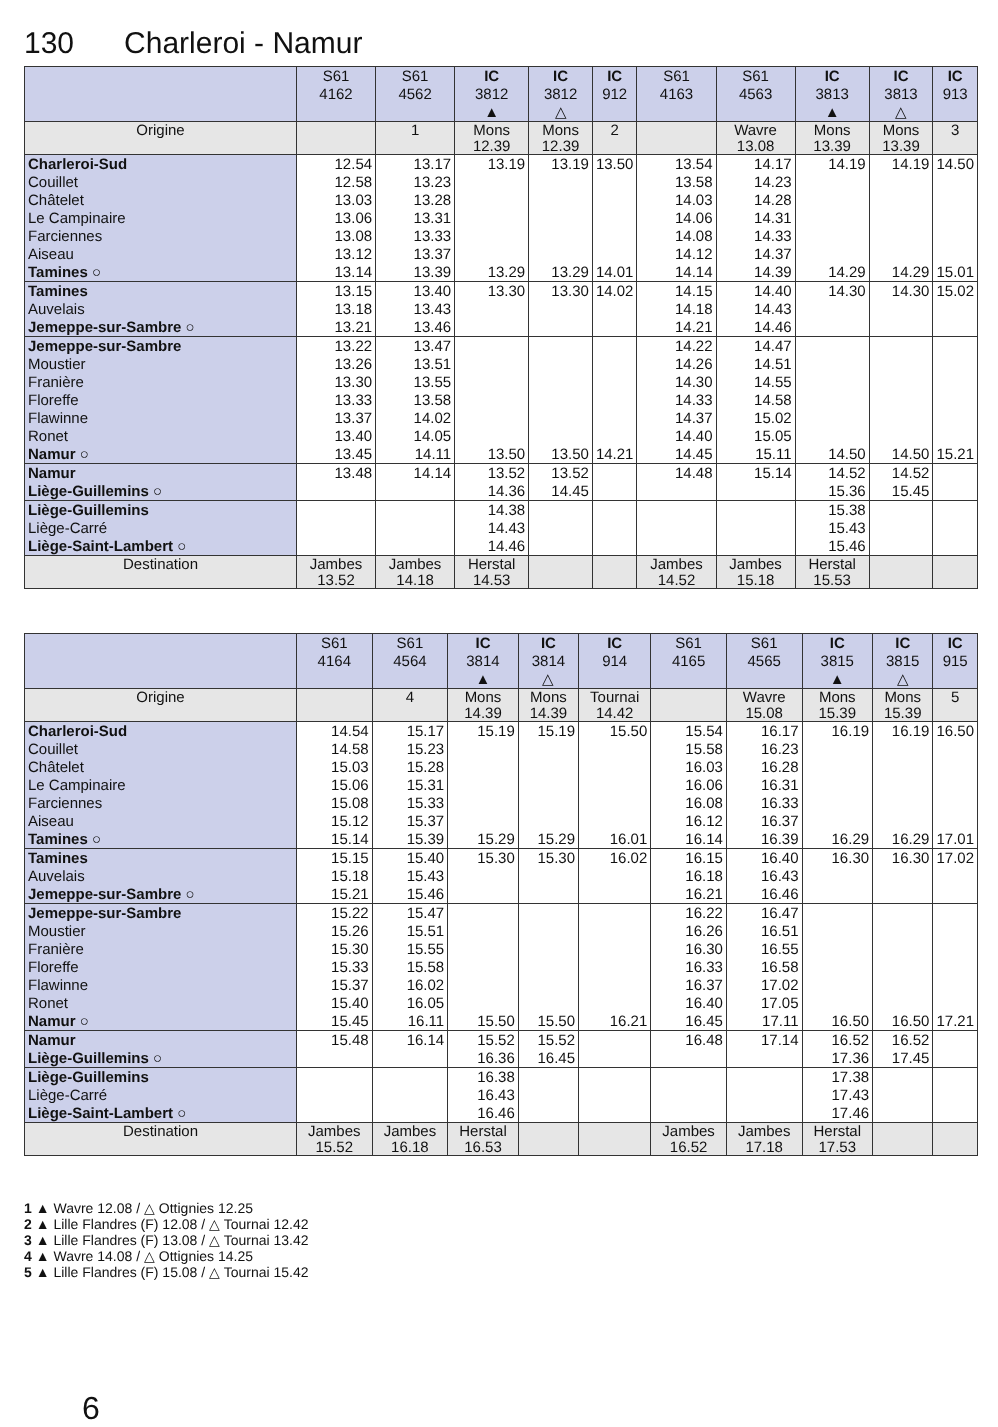130 Charleroi - Namur
| | S61 4162 | S61 4562 | IC 3812 ▲ | IC 3812 △ | IC 912 | S61 4163 | S61 4563 | IC 3813 ▲ | IC 3813 △ | IC 913 |
| --- | --- | --- | --- | --- | --- | --- | --- | --- | --- | --- |
| Origine | | 1 | Mons 12.39 | Mons 12.39 | 2 | | Wavre 13.08 | Mons 13.39 | Mons 13.39 | 3 |
| Charleroi-Sud | 12.54 | 13.17 | 13.19 | 13.19 | 13.50 | 13.54 | 14.17 | 14.19 | 14.19 | 14.50 |
| Couillet | 12.58 | 13.23 | | | | 13.58 | 14.23 | | | |
| Châtelet | 13.03 | 13.28 | | | | 14.03 | 14.28 | | | |
| Le Campinaire | 13.06 | 13.31 | | | | 14.06 | 14.31 | | | |
| Farciennes | 13.08 | 13.33 | | | | 14.08 | 14.33 | | | |
| Aiseau | 13.12 | 13.37 | | | | 14.12 | 14.37 | | | |
| Tamines ○ | 13.14 | 13.39 | 13.29 | 13.29 | 14.01 | 14.14 | 14.39 | 14.29 | 14.29 | 15.01 |
| Tamines | 13.15 | 13.40 | 13.30 | 13.30 | 14.02 | 14.15 | 14.40 | 14.30 | 14.30 | 15.02 |
| Auvelais | 13.18 | 13.43 | | | | 14.18 | 14.43 | | | |
| Jemeppe-sur-Sambre ○ | 13.21 | 13.46 | | | | 14.21 | 14.46 | | | |
| Jemeppe-sur-Sambre | 13.22 | 13.47 | | | | 14.22 | 14.47 | | | |
| Moustier | 13.26 | 13.51 | | | | 14.26 | 14.51 | | | |
| Franière | 13.30 | 13.55 | | | | 14.30 | 14.55 | | | |
| Floreffe | 13.33 | 13.58 | | | | 14.33 | 14.58 | | | |
| Flawinne | 13.37 | 14.02 | | | | 14.37 | 15.02 | | | |
| Ronet | 13.40 | 14.05 | | | | 14.40 | 15.05 | | | |
| Namur ○ | 13.45 | 14.11 | 13.50 | 13.50 | 14.21 | 14.45 | 15.11 | 14.50 | 14.50 | 15.21 |
| Namur | 13.48 | 14.14 | 13.52 | 13.52 | | 14.48 | 15.14 | 14.52 | 14.52 | |
| Liège-Guillemins ○ | | | 14.36 | 14.45 | | | | 15.36 | 15.45 | |
| Liège-Guillemins | | | 14.38 | | | | | 15.38 | | |
| Liège-Carré | | | 14.43 | | | | | 15.43 | | |
| Liège-Saint-Lambert ○ | | | 14.46 | | | | | 15.46 | | |
| Destination | Jambes 13.52 | Jambes 14.18 | Herstal 14.53 | | | Jambes 14.52 | Jambes 15.18 | Herstal 15.53 | | |
| | S61 4164 | S61 4564 | IC 3814 ▲ | IC 3814 △ | IC 914 | S61 4165 | S61 4565 | IC 3815 ▲ | IC 3815 △ | IC 915 |
| --- | --- | --- | --- | --- | --- | --- | --- | --- | --- | --- |
| Origine | | 4 | Mons 14.39 | Mons 14.39 | Tournai 14.42 | | Wavre 15.08 | Mons 15.39 | Mons 15.39 | 5 |
| Charleroi-Sud | 14.54 | 15.17 | 15.19 | 15.19 | 15.50 | 15.54 | 16.17 | 16.19 | 16.19 | 16.50 |
| Couillet | 14.58 | 15.23 | | | | 15.58 | 16.23 | | | |
| Châtelet | 15.03 | 15.28 | | | | 16.03 | 16.28 | | | |
| Le Campinaire | 15.06 | 15.31 | | | | 16.06 | 16.31 | | | |
| Farciennes | 15.08 | 15.33 | | | | 16.08 | 16.33 | | | |
| Aiseau | 15.12 | 15.37 | | | | 16.12 | 16.37 | | | |
| Tamines ○ | 15.14 | 15.39 | 15.29 | 15.29 | 16.01 | 16.14 | 16.39 | 16.29 | 16.29 | 17.01 |
| Tamines | 15.15 | 15.40 | 15.30 | 15.30 | 16.02 | 16.15 | 16.40 | 16.30 | 16.30 | 17.02 |
| Auvelais | 15.18 | 15.43 | | | | 16.18 | 16.43 | | | |
| Jemeppe-sur-Sambre ○ | 15.21 | 15.46 | | | | 16.21 | 16.46 | | | |
| Jemeppe-sur-Sambre | 15.22 | 15.47 | | | | 16.22 | 16.47 | | | |
| Moustier | 15.26 | 15.51 | | | | 16.26 | 16.51 | | | |
| Franière | 15.30 | 15.55 | | | | 16.30 | 16.55 | | | |
| Floreffe | 15.33 | 15.58 | | | | 16.33 | 16.58 | | | |
| Flawinne | 15.37 | 16.02 | | | | 16.37 | 17.02 | | | |
| Ronet | 15.40 | 16.05 | | | | 16.40 | 17.05 | | | |
| Namur ○ | 15.45 | 16.11 | 15.50 | 15.50 | 16.21 | 16.45 | 17.11 | 16.50 | 16.50 | 17.21 |
| Namur | 15.48 | 16.14 | 15.52 | 15.52 | | 16.48 | 17.14 | 16.52 | 16.52 | |
| Liège-Guillemins ○ | | | 16.36 | 16.45 | | | | 17.36 | 17.45 | |
| Liège-Guillemins | | | 16.38 | | | | | 17.38 | | |
| Liège-Carré | | | 16.43 | | | | | 17.43 | | |
| Liège-Saint-Lambert ○ | | | 16.46 | | | | | 17.46 | | |
| Destination | Jambes 15.52 | Jambes 16.18 | Herstal 16.53 | | | Jambes 16.52 | Jambes 17.18 | Herstal 17.53 | | |
1 ▲ Wavre 12.08 / △ Ottignies 12.25
2 ▲ Lille Flandres (F) 12.08 / △ Tournai 12.42
3 ▲ Lille Flandres (F) 13.08 / △ Tournai 13.42
4 ▲ Wavre 14.08 / △ Ottignies 14.25
5 ▲ Lille Flandres (F) 15.08 / △ Tournai 15.42
6